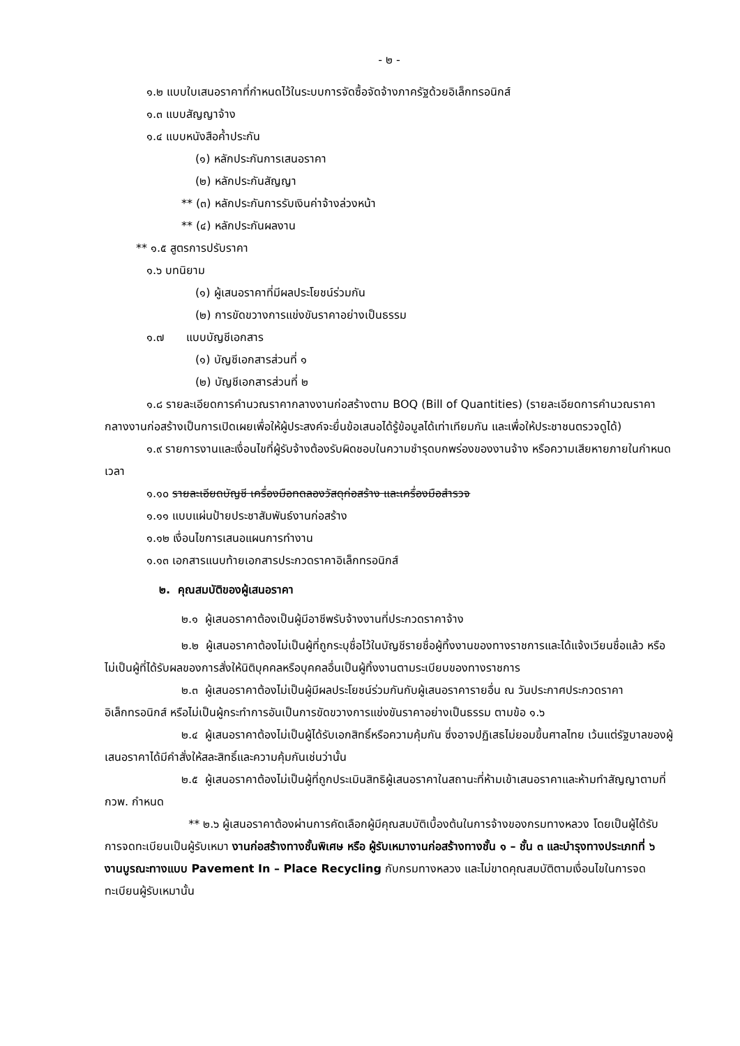- ๒ -
๑.๒ แบบใบเสนอราคาที่กำหนดไว้ในระบบการจัดซื้อจัดจ้างภาครัฐด้วยอิเล็กทรอนิกส์
๑.๓ แบบสัญญาจ้าง
๑.๔ แบบหนังสือค้ำประกัน
(๑) หลักประกันการเสนอราคา
(๒) หลักประกันสัญญา
** (๓) หลักประกันการรับเงินค่าจ้างล่วงหน้า
** (๔) หลักประกันผลงาน
** ๑.๕ สูตรการปรับราคา
๑.๖ บทนิยาม
(๑) ผู้เสนอราคาที่มีผลประโยชน์ร่วมกัน
(๒) การขัดขวางการแข่งขันราคาอย่างเป็นธรรม
๑.๗ แบบบัญชีเอกสาร
(๑) บัญชีเอกสารส่วนที่ ๑
(๒) บัญชีเอกสารส่วนที่ ๒
๑.๘ รายละเอียดการคำนวณราคากลางงานก่อสร้างตาม BOQ (Bill of Quantities) (รายละเอียดการคำนวณราคากลางงานก่อสร้างเป็นการเปิดเผยเพื่อให้ผู้ประสงค์จะยื่นข้อเสนอได้รู้ข้อมูลได้เท่าเทียมกัน และเพื่อให้ประชาชนตรวจดูได้)
๑.๙ รายการงานและเงื่อนไขที่ผู้รับจ้างต้องรับผิดชอบในความชำรุดบกพร่องของงานจ้าง หรือความเสียหายภายในกำหนดเวลา
๑.๑๐ รายละเอียดบัญชี เครื่องมือทดลองวัสดุก่อสร้าง และเครื่องมือสำรวจ
๑.๑๑ แบบแผ่นป้ายประชาสัมพันธ์งานก่อสร้าง
๑.๑๒ เงื่อนไขการเสนอแผนการทำงาน
๑.๑๓ เอกสารแนบท้ายเอกสารประกวดราคาอิเล็กทรอนิกส์
๒. คุณสมบัติของผู้เสนอราคา
๒.๑ ผู้เสนอราคาต้องเป็นผู้มีอาชีพรับจ้างงานที่ประกวดราคาจ้าง
๒.๒ ผู้เสนอราคาต้องไม่เป็นผู้ที่ถูกระบุชื่อไว้ในบัญชีรายชื่อผู้ทิ้งงานของทางราชการและได้แจ้งเวียนชื่อแล้ว หรือไม่เป็นผู้ที่ได้รับผลของการสั่งให้นิติบุคคลหรือบุคคลอื่นเป็นผู้ทิ้งงานตามระเบียบของทางราชการ
๒.๓ ผู้เสนอราคาต้องไม่เป็นผู้มีผลประโยชน์ร่วมกันกับผู้เสนอราคารายอื่น ณ วันประกาศประกวดราคาอิเล็กทรอนิกส์ หรือไม่เป็นผู้กระทำการอันเป็นการขัดขวางการแข่งขันราคาอย่างเป็นธรรม ตามข้อ ๑.๖
๒.๔ ผู้เสนอราคาต้องไม่เป็นผู้ได้รับเอกสิทธิ์หรือความคุ้มกัน ซึ่งอาจปฏิเสธไม่ยอมขึ้นศาลไทย เว้นแต่รัฐบาลของผู้เสนอราคาได้มีคำสั่งให้สละสิทธิ์และความคุ้มกันเช่นว่านั้น
๒.๕ ผู้เสนอราคาต้องไม่เป็นผู้ที่ถูกประเมินสิทธิผู้เสนอราคาในสถานะที่ห้ามเข้าเสนอราคาและห้ามทำสัญญาตามที่ กวพ. กำหนด
** ๒.๖ ผู้เสนอราคาต้องผ่านการคัดเลือกผู้มีคุณสมบัติเบื้องต้นในการจ้างของกรมทางหลวง โดยเป็นผู้ได้รับการจดทะเบียนเป็นผู้รับเหมา งานก่อสร้างทางชั้นพิเศษ หรือ ผู้รับเหมางานก่อสร้างทางชั้น ๑ – ชั้น ๓ และบำรุงทางประเภทที่ ๖ งานบูรณะทางแบบ Pavement In – Place Recycling กับกรมทางหลวง และไม่ขาดคุณสมบัติตามเงื่อนไขในการจดทะเบียนผู้รับเหมานั้น